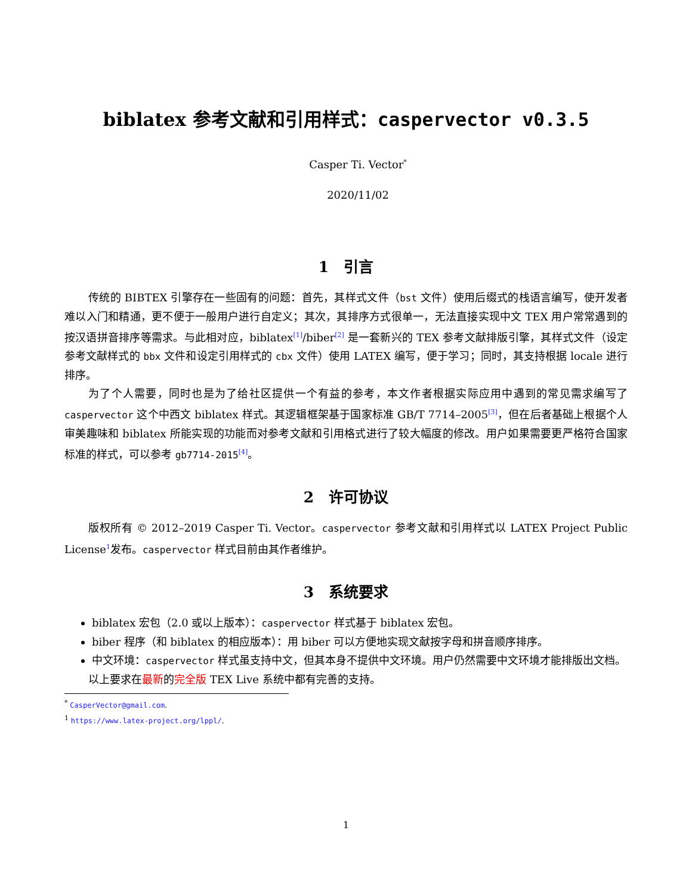biblatex 参考文献和引用样式：caspervector v0.3.5
Casper Ti. Vector<sup>*</sup>
2020/11/02
1　引言
传统的 BIBTEX 引擎存在一些固有的问题：首先，其样式文件（bst 文件）使用后缀式的栈语言编写，使开发者难以入门和精通，更不便于一般用户进行自定义；其次，其排序方式很单一，无法直接实现中文 TEX 用户常常遇到的按汉语拼音排序等需求。与此相对应，biblatex<sup>[1]</sup>/biber<sup>[2]</sup> 是一套新兴的 TEX 参考文献排版引擎，其样式文件（设定参考文献样式的 bbx 文件和设定引用样式的 cbx 文件）使用 LATEX 编写，便于学习；同时，其支持根据 locale 进行排序。
为了个人需要，同时也是为了给社区提供一个有益的参考，本文作者根据实际应用中遇到的常见需求编写了 caspervector 这个中西文 biblatex 样式。其逻辑框架基于国家标准 GB/T 7714–2005<sup>[3]</sup>，但在后者基础上根据个人审美趣味和 biblatex 所能实现的功能而对参考文献和引用格式进行了较大幅度的修改。用户如果需要更严格符合国家标准的样式，可以参考 gb7714-2015<sup>[4]</sup>。
2　许可协议
版权所有 © 2012–2019 Casper Ti. Vector。caspervector 参考文献和引用样式以 LATEX Project Public License<sup>1</sup>发布。caspervector 样式目前由其作者维护。
3　系统要求
biblatex 宏包（2.0 或以上版本）：caspervector 样式基于 biblatex 宏包。
biber 程序（和 biblatex 的相应版本）：用 biber 可以方便地实现文献按字母和拼音顺序排序。
中文环境：caspervector 样式虽支持中文，但其本身不提供中文环境。用户仍然需要中文环境才能排版出文档。
以上要求在最新的完全版 TEX Live 系统中都有完善的支持。
<sup>*</sup> CasperVector@gmail.com.
<sup>1</sup> https://www.latex-project.org/lppl/.
1